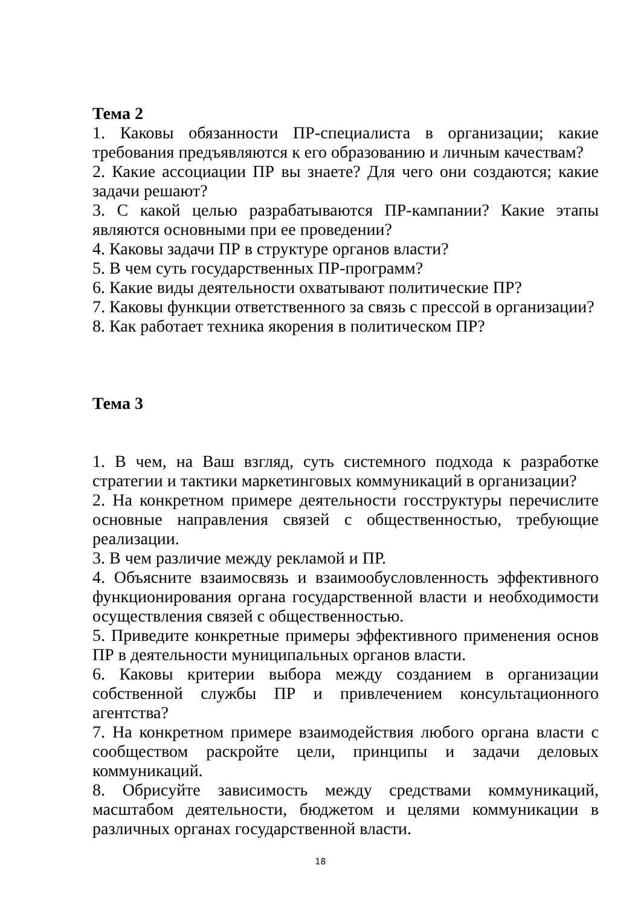Тема 2
1. Каковы обязанности ПР-специалиста в организации; какие требования предъявляются к его образованию и личным качествам?
2. Какие ассоциации ПР вы знаете? Для чего они создаются; какие задачи решают?
3. С какой целью разрабатываются ПР-кампании? Какие этапы являются основными при ее проведении?
4. Каковы задачи ПР в структуре органов власти?
5. В чем суть государственных ПР-программ?
6. Какие виды деятельности охватывают политические ПР?
7. Каковы функции ответственного за связь с прессой в организации?
8. Как работает техника якорения в политическом ПР?
Тема 3
1. В чем, на Ваш взгляд, суть системного подхода к разработке стратегии и тактики маркетинговых коммуникаций в организации?
2. На конкретном примере деятельности госструктуры перечислите основные направления связей с общественностью, требующие реализации.
3. В чем различие между рекламой и ПР.
4. Объясните взаимосвязь и взаимообусловленность эффективного функционирования органа государственной власти и необходимости осуществления связей с общественностью.
5. Приведите конкретные примеры эффективного применения основ ПР в деятельности муниципальных органов власти.
6. Каковы критерии выбора между созданием в организации собственной службы ПР и привлечением консультационного агентства?
7. На конкретном примере взаимодействия любого органа власти с сообществом раскройте цели, принципы и задачи деловых коммуникаций.
8. Обрисуйте зависимость между средствами коммуникаций, масштабом деятельности, бюджетом и целями коммуникации в различных органах государственной власти.
18